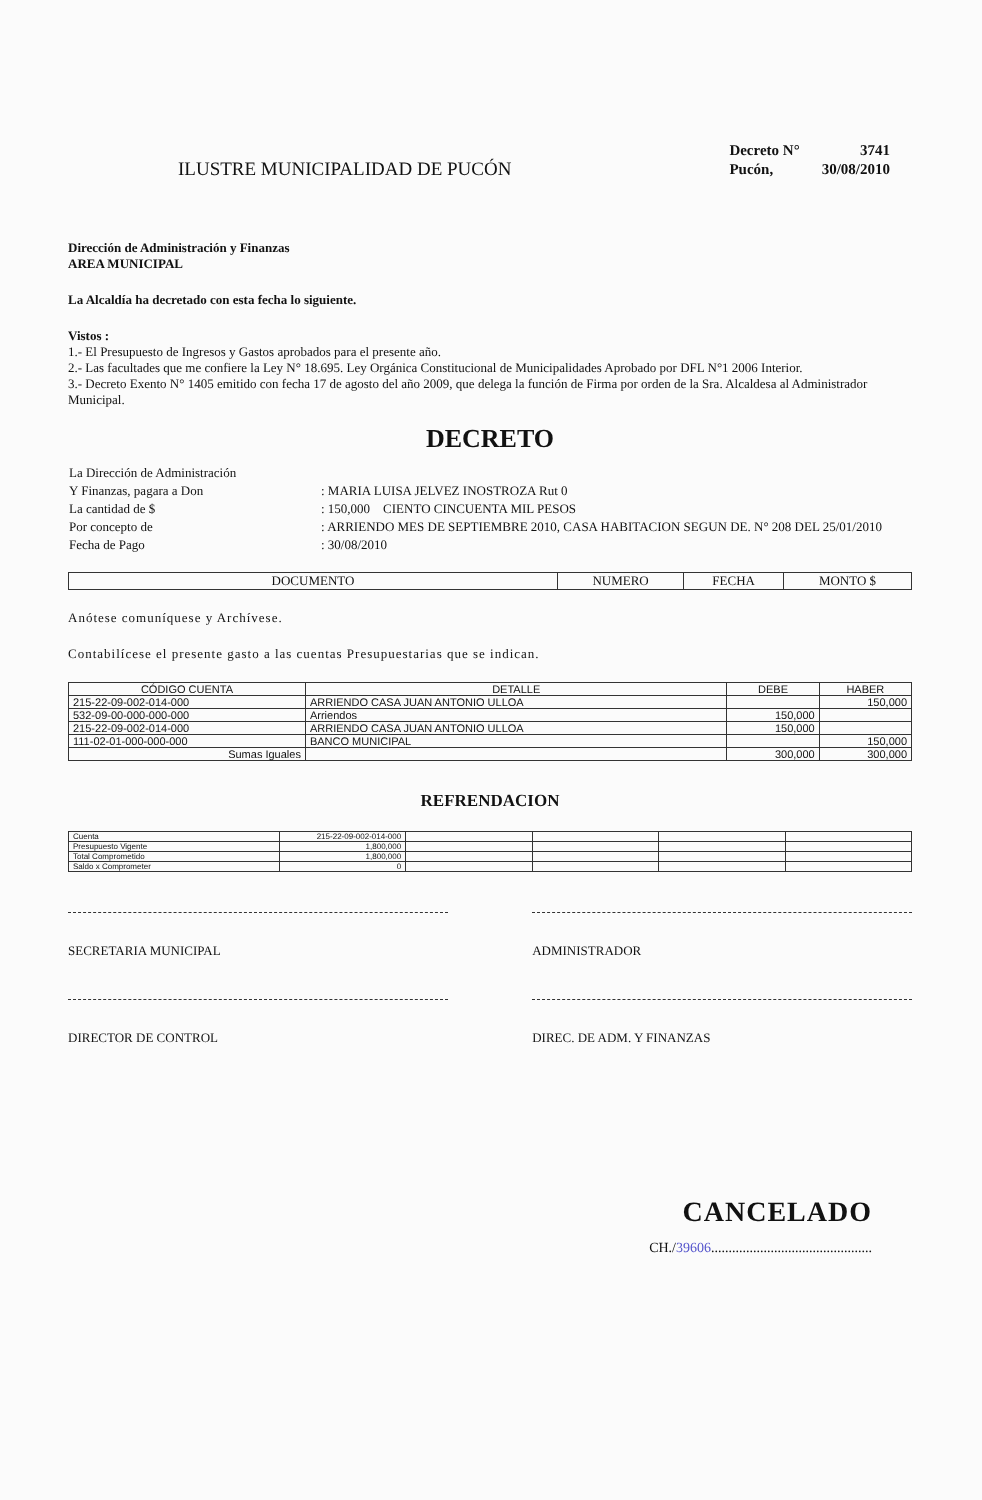ILUSTRE MUNICIPALIDAD DE PUCÓN
| Decreto N° | 3741 |
| Pucón, | 30/08/2010 |
Dirección de Administración y Finanzas
AREA MUNICIPAL
La Alcaldía ha decretado con esta fecha lo siguiente.
Vistos :
1.- El Presupuesto de Ingresos y Gastos aprobados para el presente año.
2.- Las facultades que me confiere la Ley N° 18.695. Ley Orgánica Constitucional de Municipalidades Aprobado por DFL N°1 2006 Interior.
3.- Decreto Exento N° 1405 emitido con fecha 17 de agosto del año 2009, que delega la función de Firma por orden de la Sra. Alcaldesa al Administrador Municipal.
DECRETO
| La Dirección de Administración | |
| Y Finanzas, pagara a Don | : MARIA LUISA JELVEZ INOSTROZA Rut 0 |
| La cantidad de $ | : 150,000 CIENTO CINCUENTA MIL PESOS |
| Por concepto de | : ARRIENDO MES DE SEPTIEMBRE 2010, CASA HABITACION SEGUN DE. N° 208 DEL 25/01/2010 |
| Fecha de Pago | : 30/08/2010 |
| DOCUMENTO | NUMERO | FECHA | MONTO $ |
| --- | --- | --- | --- |
Anótese comuníquese y Archívese.
Contabilícese el presente gasto a las cuentas Presupuestarias que se indican.
| CÓDIGO CUENTA | DETALLE | | DEBE | HABER |
| --- | --- | --- | --- | --- |
| 215-22-09-002-014-000 | ARRIENDO CASA JUAN ANTONIO ULLOA | | | 150,000 |
| 532-09-00-000-000-000 | Arriendos | | 150,000 | |
| 215-22-09-002-014-000 | ARRIENDO CASA JUAN ANTONIO ULLOA | | 150,000 | |
| 111-02-01-000-000-000 | BANCO MUNICIPAL | | | 150,000 |
| Sumas Iguales | | | 300,000 | 300,000 |
REFRENDACION
| Cuenta | 215-22-09-002-014-000 | | | | |
| Presupuesto Vigente | 1,800,000 | | | | |
| Total Comprometido | 1,800,000 | | | | |
| Saldo x Comprometer | 0 | | | | |
SECRETARIA MUNICIPAL
DIRECTOR DE CONTROL
ADMINISTRADOR
DIREC. DE ADM. Y FINANZAS
CANCELADO
CH./39606..............................................